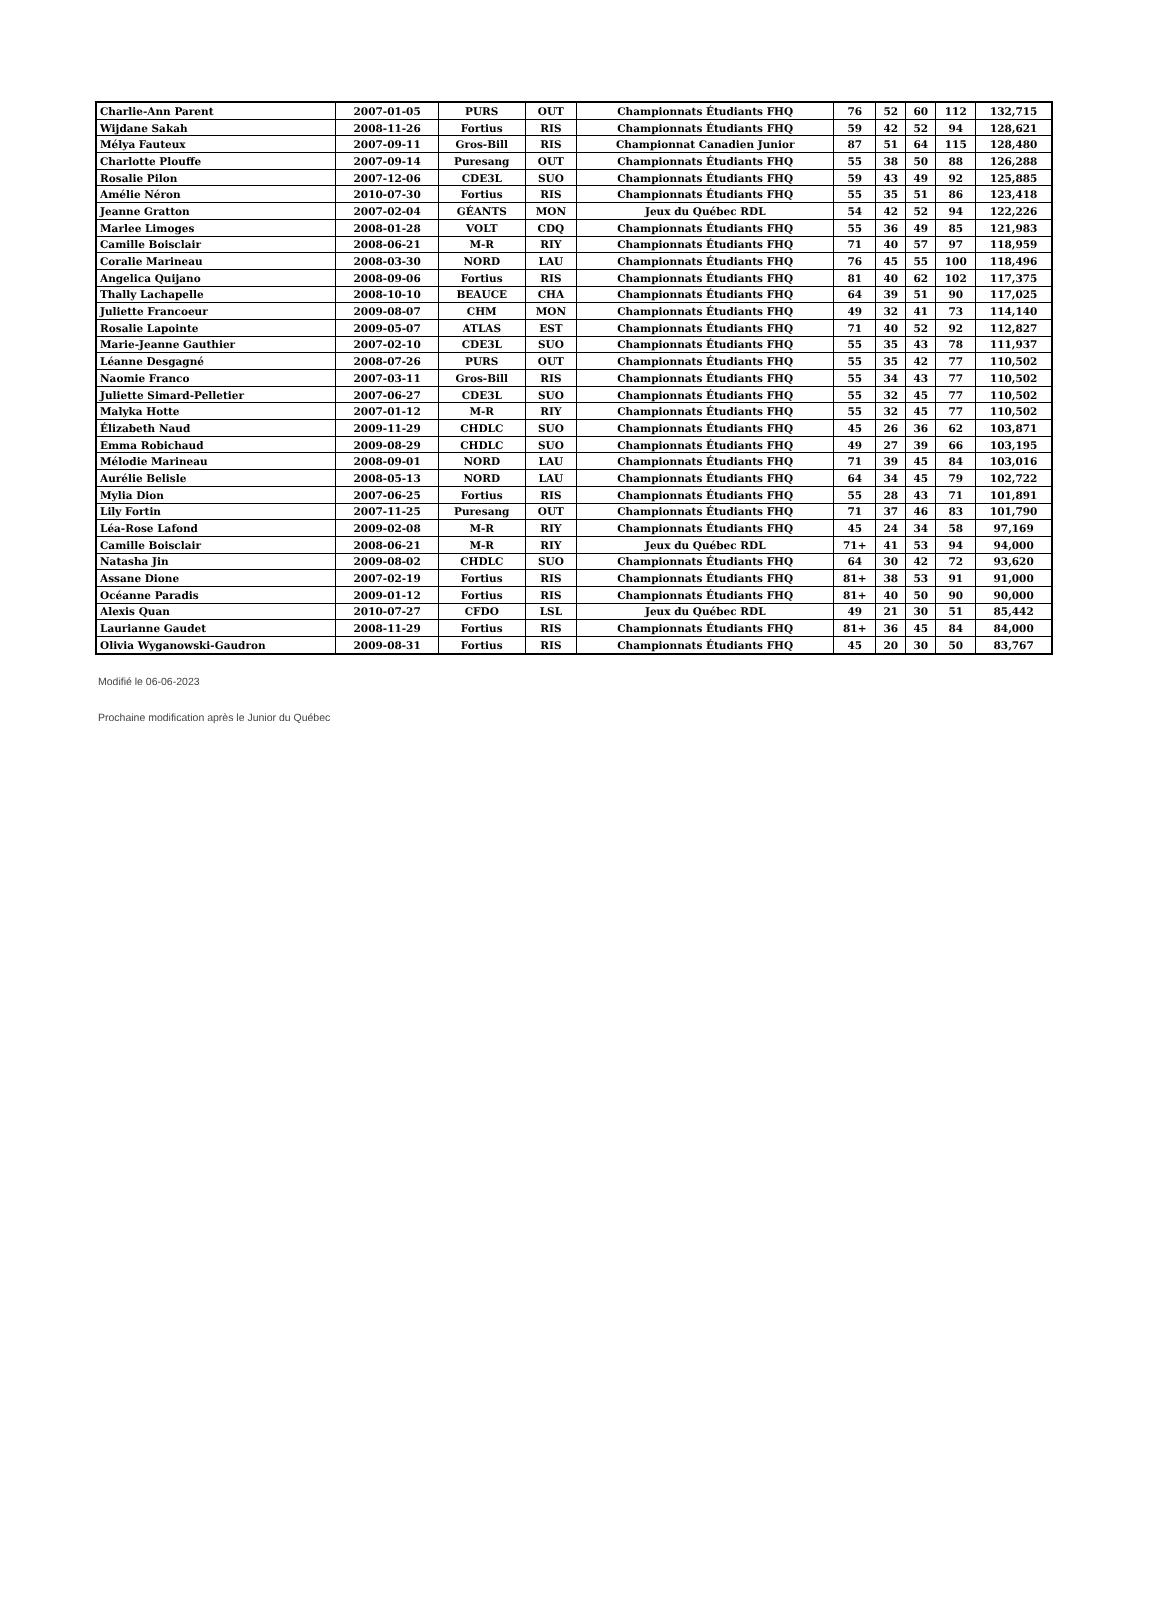| Charlie-Ann Parent | 2007-01-05 | PURS | OUT | Championnats Étudiants FHQ | 76 | 52 | 60 | 112 | 132,715 |
| Wijdane Sakah | 2008-11-26 | Fortius | RIS | Championnats Étudiants FHQ | 59 | 42 | 52 | 94 | 128,621 |
| Mélya Fauteux | 2007-09-11 | Gros-Bill | RIS | Championnat Canadien Junior | 87 | 51 | 64 | 115 | 128,480 |
| Charlotte Plouffe | 2007-09-14 | Puresang | OUT | Championnats Étudiants FHQ | 55 | 38 | 50 | 88 | 126,288 |
| Rosalie Pilon | 2007-12-06 | CDE3L | SUO | Championnats Étudiants FHQ | 59 | 43 | 49 | 92 | 125,885 |
| Amélie Néron | 2010-07-30 | Fortius | RIS | Championnats Étudiants FHQ | 55 | 35 | 51 | 86 | 123,418 |
| Jeanne Gratton | 2007-02-04 | GÉANTS | MON | Jeux du Québec RDL | 54 | 42 | 52 | 94 | 122,226 |
| Marlee Limoges | 2008-01-28 | VOLT | CDQ | Championnats Étudiants FHQ | 55 | 36 | 49 | 85 | 121,983 |
| Camille Boisclair | 2008-06-21 | M-R | RIY | Championnats Étudiants FHQ | 71 | 40 | 57 | 97 | 118,959 |
| Coralie Marineau | 2008-03-30 | NORD | LAU | Championnats Étudiants FHQ | 76 | 45 | 55 | 100 | 118,496 |
| Angelica Quijano | 2008-09-06 | Fortius | RIS | Championnats Étudiants FHQ | 81 | 40 | 62 | 102 | 117,375 |
| Thally Lachapelle | 2008-10-10 | BEAUCE | CHA | Championnats Étudiants FHQ | 64 | 39 | 51 | 90 | 117,025 |
| Juliette Francoeur | 2009-08-07 | CHM | MON | Championnats Étudiants FHQ | 49 | 32 | 41 | 73 | 114,140 |
| Rosalie Lapointe | 2009-05-07 | ATLAS | EST | Championnats Étudiants FHQ | 71 | 40 | 52 | 92 | 112,827 |
| Marie-Jeanne Gauthier | 2007-02-10 | CDE3L | SUO | Championnats Étudiants FHQ | 55 | 35 | 43 | 78 | 111,937 |
| Léanne Desgagné | 2008-07-26 | PURS | OUT | Championnats Étudiants FHQ | 55 | 35 | 42 | 77 | 110,502 |
| Naomie Franco | 2007-03-11 | Gros-Bill | RIS | Championnats Étudiants FHQ | 55 | 34 | 43 | 77 | 110,502 |
| Juliette Simard-Pelletier | 2007-06-27 | CDE3L | SUO | Championnats Étudiants FHQ | 55 | 32 | 45 | 77 | 110,502 |
| Malyka Hotte | 2007-01-12 | M-R | RIY | Championnats Étudiants FHQ | 55 | 32 | 45 | 77 | 110,502 |
| Élizabeth Naud | 2009-11-29 | CHDLC | SUO | Championnats Étudiants FHQ | 45 | 26 | 36 | 62 | 103,871 |
| Emma Robichaud | 2009-08-29 | CHDLC | SUO | Championnats Étudiants FHQ | 49 | 27 | 39 | 66 | 103,195 |
| Mélodie Marineau | 2008-09-01 | NORD | LAU | Championnats Étudiants FHQ | 71 | 39 | 45 | 84 | 103,016 |
| Aurélie Belisle | 2008-05-13 | NORD | LAU | Championnats Étudiants FHQ | 64 | 34 | 45 | 79 | 102,722 |
| Mylia Dion | 2007-06-25 | Fortius | RIS | Championnats Étudiants FHQ | 55 | 28 | 43 | 71 | 101,891 |
| Lily Fortin | 2007-11-25 | Puresang | OUT | Championnats Étudiants FHQ | 71 | 37 | 46 | 83 | 101,790 |
| Léa-Rose Lafond | 2009-02-08 | M-R | RIY | Championnats Étudiants FHQ | 45 | 24 | 34 | 58 | 97,169 |
| Camille Boisclair | 2008-06-21 | M-R | RIY | Jeux du Québec RDL | 71+ | 41 | 53 | 94 | 94,000 |
| Natasha Jin | 2009-08-02 | CHDLC | SUO | Championnats Étudiants FHQ | 64 | 30 | 42 | 72 | 93,620 |
| Assane Dione | 2007-02-19 | Fortius | RIS | Championnats Étudiants FHQ | 81+ | 38 | 53 | 91 | 91,000 |
| Océanne Paradis | 2009-01-12 | Fortius | RIS | Championnats Étudiants FHQ | 81+ | 40 | 50 | 90 | 90,000 |
| Alexis Quan | 2010-07-27 | CFDO | LSL | Jeux du Québec RDL | 49 | 21 | 30 | 51 | 85,442 |
| Laurianne Gaudet | 2008-11-29 | Fortius | RIS | Championnats Étudiants FHQ | 81+ | 36 | 45 | 84 | 84,000 |
| Olivia Wyganowski-Gaudron | 2009-08-31 | Fortius | RIS | Championnats Étudiants FHQ | 45 | 20 | 30 | 50 | 83,767 |
Modifié le 06-06-2023
Prochaine modification après le Junior du Québec